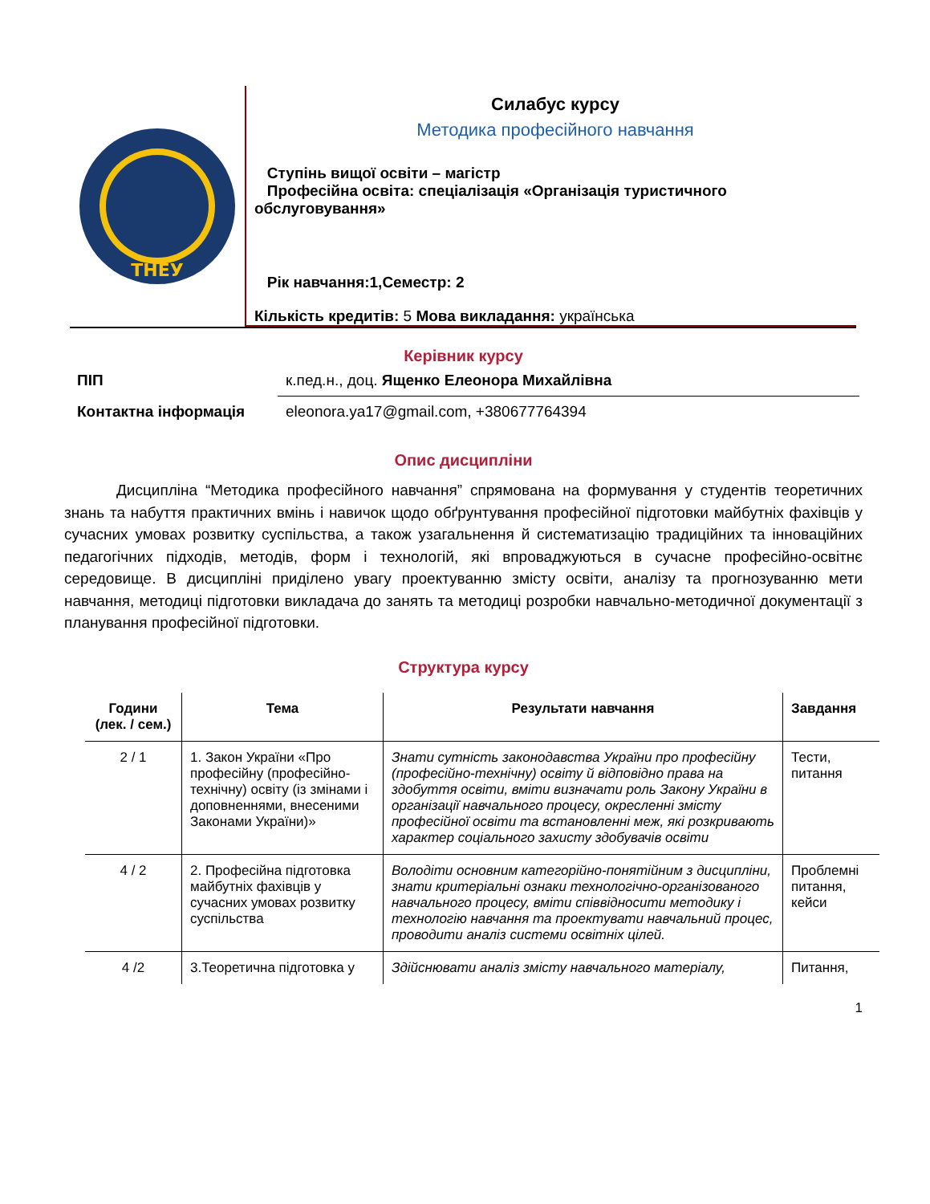ТНЕУ
Силабус курсу
Методика професійного навчання
Ступінь вищої освіти – магістр
Професійна освіта: спеціалізація «Організація туристичного обслуговування»
Рік навчання:1,Семестр: 2
Кількість кредитів: 5 Мова викладання: українська
Керівник курсу
| ПІП | к.пед.н., доц. Ященко Елеонора Михайлівна |
| Контактна інформація | eleonora.ya17@gmail.com, +380677764394 |
Опис дисципліни
Дисципліна “Методика професійного навчання” спрямована на формування у студентів теоретичних знань та набуття практичних вмінь і навичок щодо обґрунтування професійної підготовки майбутніх фахівців у сучасних умовах розвитку суспільства, а також узагальнення й систематизацію традиційних та інноваційних педагогічних підходів, методів, форм і технологій, які впроваджуються в сучасне професійно-освітнє середовище. В дисципліні приділено увагу проектуванню змісту освіти, аналізу та прогнозуванню мети навчання, методиці підготовки викладача до занять та методиці розробки навчально-методичної документації з планування професійної підготовки.
Структура курсу
| Години (лек. / сем.) | Тема | Результати навчання | Завдання |
| --- | --- | --- | --- |
| 2 / 1 | 1. Закон України «Про професійну (професійно-технічну) освіту (із змінами і доповненнями, внесеними Законами України)» | Знати сутність законодавства України про професійну (професійно-технічну) освіту й відповідно права на здобуття освіти, вміти визначати роль Закону України в організації навчального процесу, окресленні змісту професійної освіти та встановленні меж, які розкривають характер соціального захисту здобувачів освіти | Тести, питання |
| 4 / 2 | 2. Професійна підготовка майбутніх фахівців у сучасних умовах розвитку суспільства | Володіти основним категорійно-понятійним з дисципліни, знати критеріальні ознаки технологічно-організованого навчального процесу, вміти співвідносити методику і технологію навчання та проектувати навчальний процес, проводити аналіз системи освітніх цілей. | Проблемні питання, кейси |
| 4 /2 | 3.Теоретична підготовка у | Здійснювати аналіз змісту навчального матеріалу, | Питання, |
1